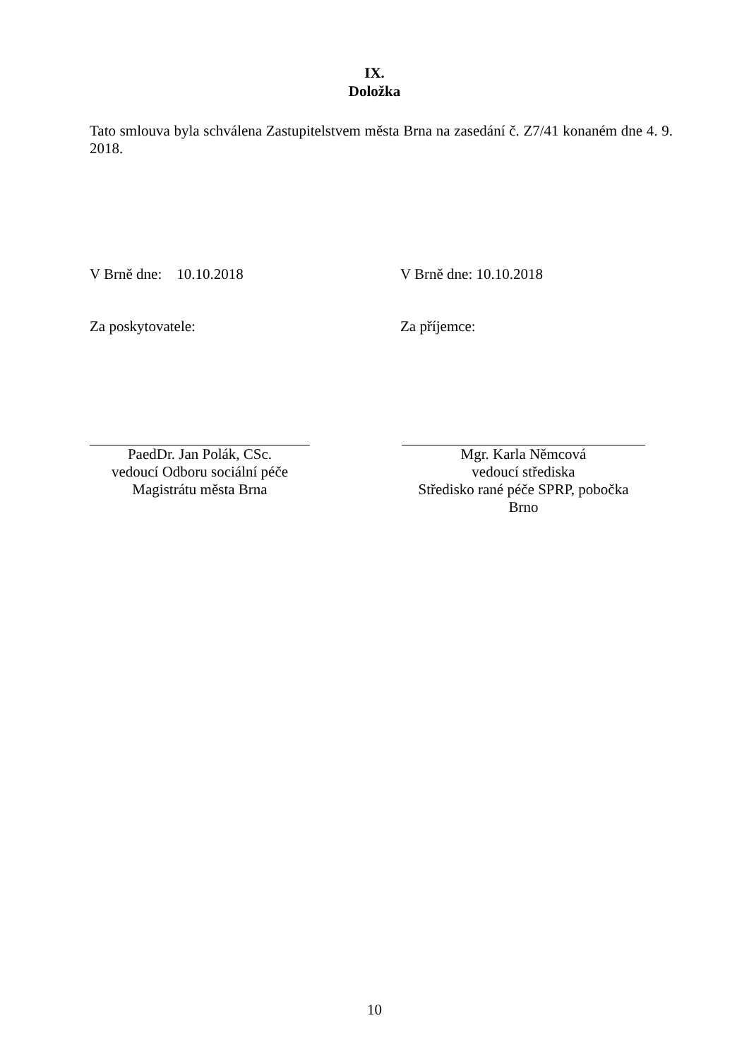IX.
Doložka
Tato smlouva byla schválena Zastupitelstvem města Brna na zasedání č. Z7/41 konaném dne 4. 9. 2018.
V Brně dne: 10.10.2018 V Brně dne: 10.10.2018
Za poskytovatele: Za příjemce:
PaedDr. Jan Polák, CSc.
vedoucí Odboru sociální péče
Magistrátu města Brna
Mgr. Karla Němcová
vedoucí střediska
Středisko rané péče SPRP, pobočka Brno
10